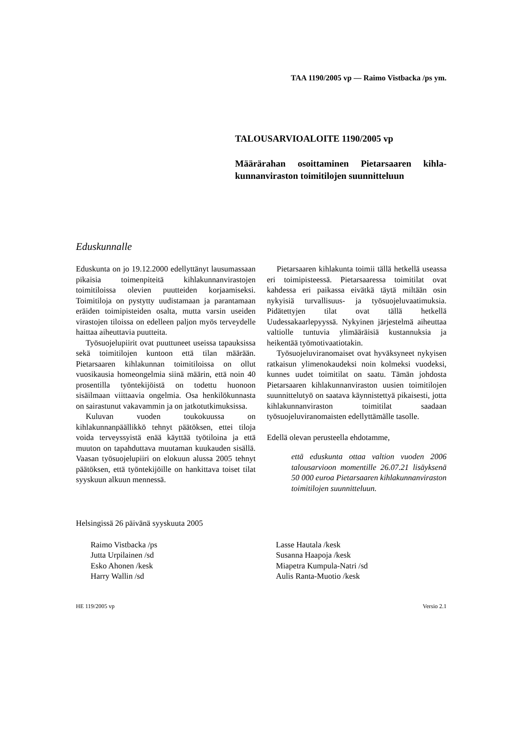TAA 1190/2005 vp — Raimo Vistbacka /ps ym.
TALOUSARVIOALOITE 1190/2005 vp
Määrärahan osoittaminen Pietarsaaren kihla­kunnanviraston toimitilojen suunnitteluun
Eduskunnalle
Eduskunta on jo 19.12.2000 edellyttänyt lausumassaan pikaisia toimenpiteitä kihlakunnanvirastojen toimitiloissa olevien puutteiden korjaamiseksi. Toimitiloja on pystytty uudistamaan ja parantamaan eräiden toimipisteiden osalta, mutta varsin useiden virastojen tiloissa on edelleen paljon myös terveydelle haittaa aiheuttavia puutteita.
Työsuojelupiirit ovat puuttuneet useissa tapauksissa sekä toimitilojen kuntoon että tilan määrään. Pietarsaaren kihlakunnan toimitiloissa on ollut vuosikausia homeongelmia siinä määrin, että noin 40 prosentilla työntekijöistä on todettu huonoon sisäilmaan viittaavia ongelmia. Osa henkilökunnasta on sairastunut vakavammin ja on jatkotutkimuksissa.
Kuluvan vuoden toukokuussa on kihlakunnanpäällikkö tehnyt päätöksen, ettei tiloja voida terveyssyistä enää käyttää työtiloina ja että muuton on tapahduttava muutaman kuukauden sisällä. Vaasan työsuojelupiiri on elokuun alussa 2005 tehnyt päätöksen, että työntekijöille on hankittava toiset tilat syyskuun alkuun mennessä.
Pietarsaaren kihlakunta toimii tällä hetkellä useassa eri toimipisteessä. Pietarsaaressa toimitilat ovat kahdessa eri paikassa eivätkä täytä miltään osin nykyisiä turvallisuus- ja työsuojeluvaatimuksia. Pidätettyjen tilat ovat tällä hetkellä Uudessakaarlepyyssä. Nykyinen järjestelmä aiheuttaa valtiolle tuntuvia ylimääräisiä kustannuksia ja heikentää työmotivaatiotakin.
Työsuojeluviranomaiset ovat hyväksyneet nykyisen ratkaisun ylimenokaudeksi noin kolmeksi vuodeksi, kunnes uudet toimitilat on saatu. Tämän johdosta Pietarsaaren kihlakunnanviraston uusien toimitilojen suunnittelutyö on saatava käynnistettyä pikaisesti, jotta kihlakunnanviraston toimitilat saadaan työsuojeluviranomaisten edellyttämälle tasolle.
Edellä olevan perusteella ehdotamme,
että eduskunta ottaa valtion vuoden 2006 talousarvioon momentille 26.07.21 lisäyksenä 50 000 euroa Pietarsaaren kihlakunnanviraston toimitilojen suunnitteluun.
Helsingissä 26 päivänä syyskuuta 2005
Raimo Vistbacka /ps
Jutta Urpilainen /sd
Esko Ahonen /kesk
Harry Wallin /sd
Lasse Hautala /kesk
Susanna Haapoja /kesk
Miapetra Kumpula-Natri /sd
Aulis Ranta-Muotio /kesk
HE 119/2005 vp Versio 2.1